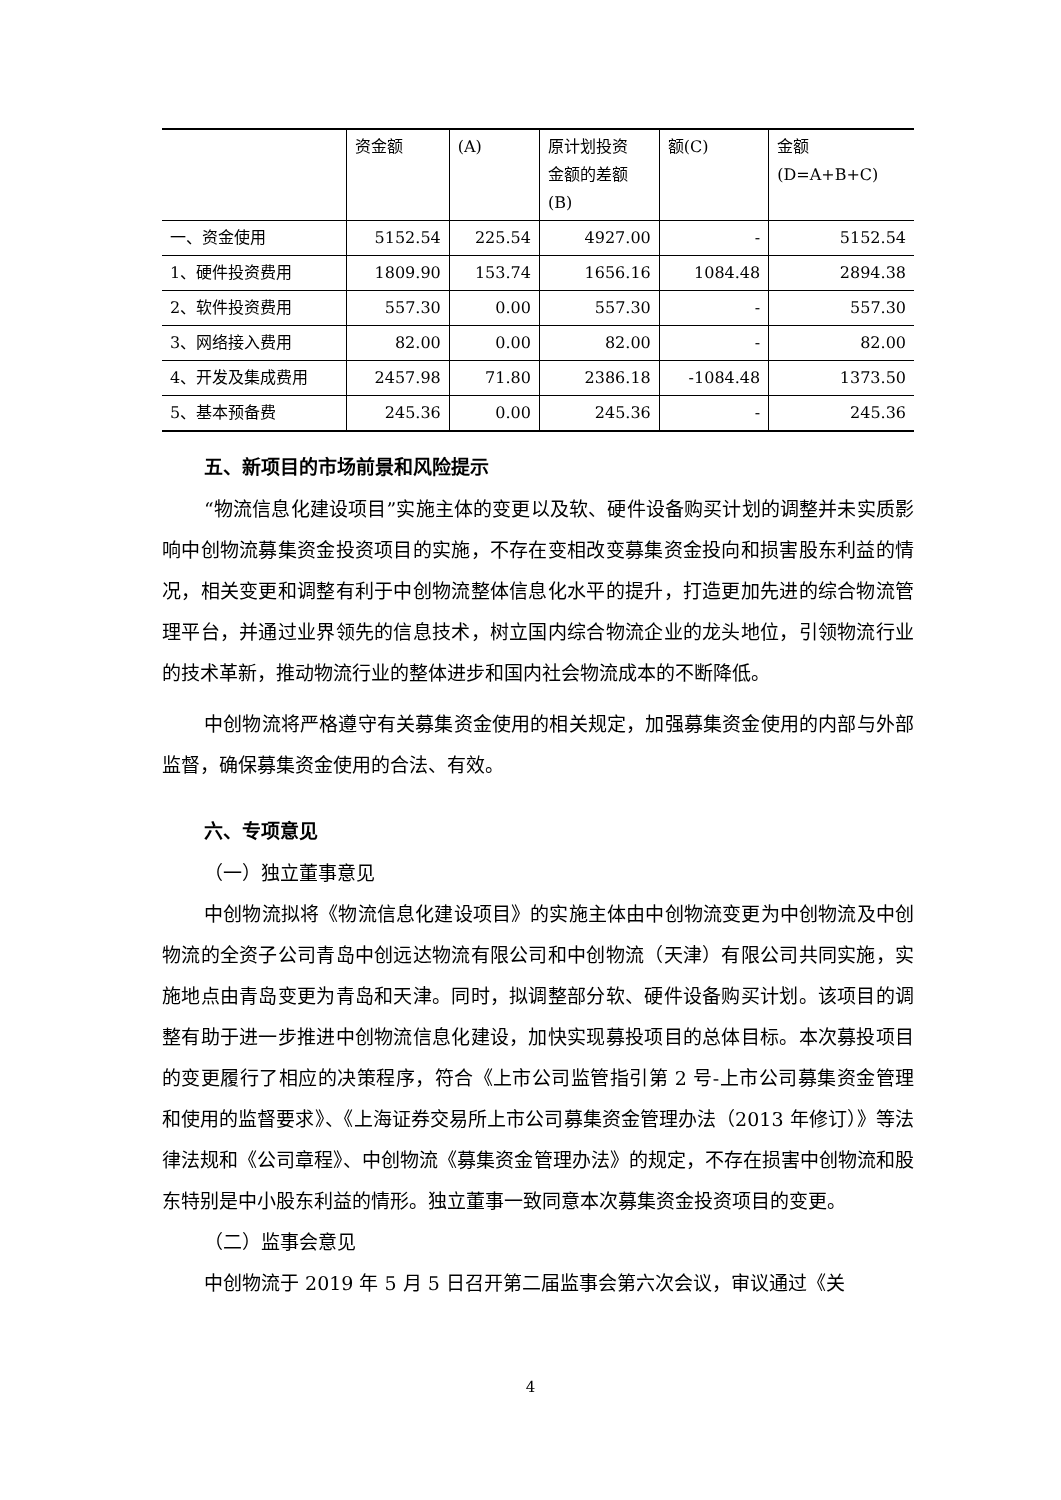| | 资金额 | (A) | 原计划投资 金额的差额 (B) | 额(C) | 金额 (D=A+B+C) |
| 一、资金使用 | 5152.54 | 225.54 | 4927.00 | - | 5152.54 |
| 1、硬件投资费用 | 1809.90 | 153.74 | 1656.16 | 1084.48 | 2894.38 |
| 2、软件投资费用 | 557.30 | 0.00 | 557.30 | - | 557.30 |
| 3、网络接入费用 | 82.00 | 0.00 | 82.00 | - | 82.00 |
| 4、开发及集成费用 | 2457.98 | 71.80 | 2386.18 | -1084.48 | 1373.50 |
| 5、基本预备费 | 245.36 | 0.00 | 245.36 | - | 245.36 |
五、新项目的市场前景和风险提示
“物流信息化建设项目”实施主体的变更以及软、硬件设备购买计划的调整并未实质影响中创物流募集资金投资项目的实施，不存在变相改变募集资金投向和损害股东利益的情况，相关变更和调整有利于中创物流整体信息化水平的提升，打造更加先进的综合物流管理平台，并通过业界领先的信息技术，树立国内综合物流企业的龙头地位，引领物流行业的技术革新，推动物流行业的整体进步和国内社会物流成本的不断降低。
中创物流将严格遵守有关募集资金使用的相关规定，加强募集资金使用的内部与外部监督，确保募集资金使用的合法、有效。
六、专项意见
（一）独立董事意见
中创物流拟将《物流信息化建设项目》的实施主体由中创物流变更为中创物流及中创物流的全资子公司青岛中创远达物流有限公司和中创物流（天津）有限公司共同实施，实施地点由青岛变更为青岛和天津。同时，拟调整部分软、硬件设备购买计划。该项目的调整有助于进一步推进中创物流信息化建设，加快实现募投项目的总体目标。本次募投项目的变更履行了相应的决策程序，符合《上市公司监管指引第 2 号-上市公司募集资金管理和使用的监督要求》、《上海证券交易所上市公司募集资金管理办法（2013 年修订）》等法律法规和《公司章程》、中创物流《募集资金管理办法》的规定，不存在损害中创物流和股东特别是中小股东利益的情形。独立董事一致同意本次募集资金投资项目的变更。
（二）监事会意见
中创物流于 2019 年 5 月 5 日召开第二届监事会第六次会议，审议通过《关
4